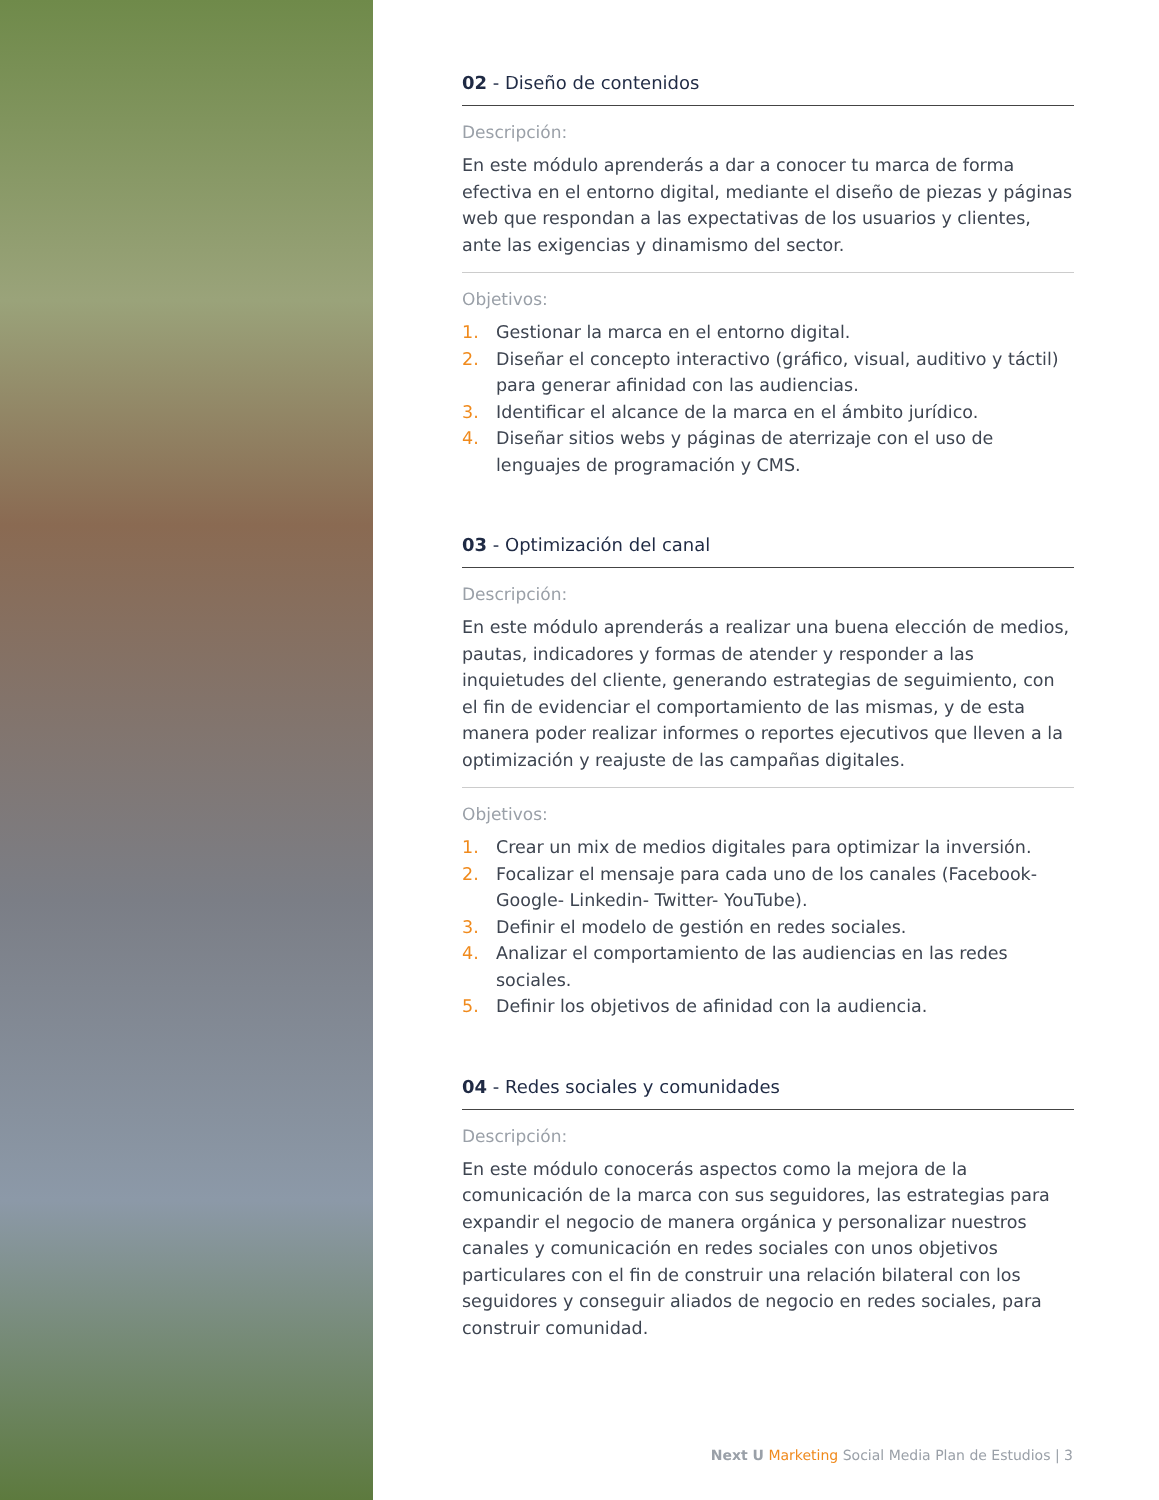02 - Diseño de contenidos
Descripción:
En este módulo aprenderás a dar a conocer tu marca de forma efectiva en el entorno digital, mediante el diseño de piezas y páginas web que respondan a las expectativas de los usuarios y clientes, ante las exigencias y dinamismo del sector.
Objetivos:
1. Gestionar la marca en el entorno digital.
2. Diseñar el concepto interactivo (gráfico, visual, auditivo y táctil) para generar afinidad con las audiencias.
3. Identificar el alcance de la marca en el ámbito jurídico.
4. Diseñar sitios webs y páginas de aterrizaje con el uso de lenguajes de programación y CMS.
03 - Optimización del canal
Descripción:
En este módulo aprenderás a realizar una buena elección de medios, pautas, indicadores y formas de atender y responder a las inquietudes del cliente, generando estrategias de seguimiento, con el fin de evidenciar el comportamiento de las mismas, y de esta manera poder realizar informes o reportes ejecutivos que lleven a la optimización y reajuste de las campañas digitales.
Objetivos:
1. Crear un mix de medios digitales para optimizar la inversión.
2. Focalizar el mensaje para cada uno de los canales (Facebook- Google- Linkedin- Twitter- YouTube).
3. Definir el modelo de gestión en redes sociales.
4. Analizar el comportamiento de las audiencias en las redes sociales.
5. Definir los objetivos de afinidad con la audiencia.
04 - Redes sociales y comunidades
Descripción:
En este módulo conocerás aspectos como la mejora de la comunicación de la marca con sus seguidores, las estrategias para expandir el negocio de manera orgánica y personalizar nuestros canales y comunicación en redes sociales con unos objetivos particulares con el fin de construir una relación bilateral con los seguidores y conseguir aliados de negocio en redes sociales, para construir comunidad.
Next U Marketing Social Media Plan de Estudios | 3